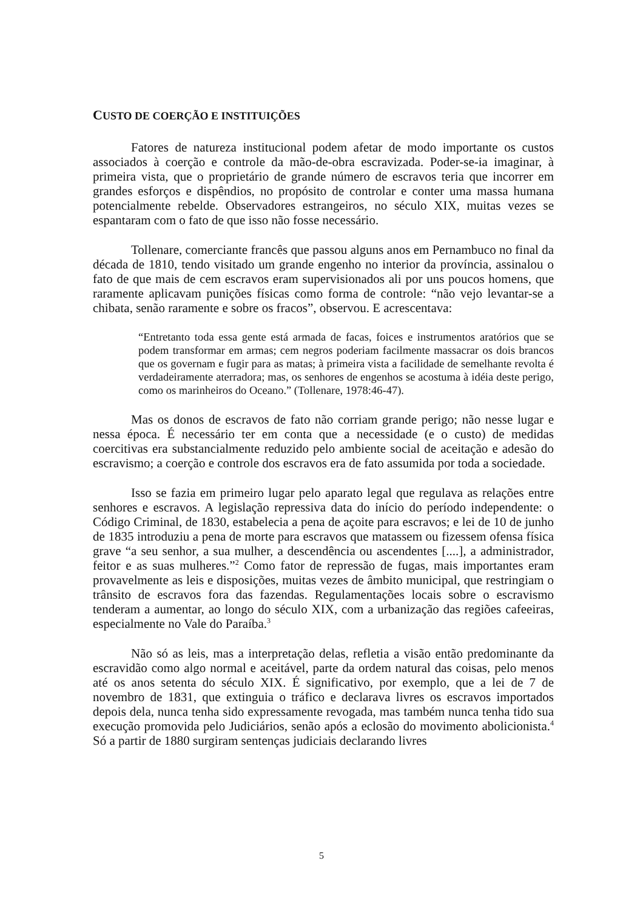CUSTO DE COERÇÃO E INSTITUIÇÕES
Fatores de natureza institucional podem afetar de modo importante os custos associados à coerção e controle da mão-de-obra escravizada. Poder-se-ia imaginar, à primeira vista, que o proprietário de grande número de escravos teria que incorrer em grandes esforços e dispêndios, no propósito de controlar e conter uma massa humana potencialmente rebelde. Observadores estrangeiros, no século XIX, muitas vezes se espantaram com o fato de que isso não fosse necessário.
Tollenare, comerciante francês que passou alguns anos em Pernambuco no final da década de 1810, tendo visitado um grande engenho no interior da província, assinalou o fato de que mais de cem escravos eram supervisionados ali por uns poucos homens, que raramente aplicavam punições físicas como forma de controle: “não vejo levantar-se a chibata, senão raramente e sobre os fracos”, observou. E acrescentava:
“Entretanto toda essa gente está armada de facas, foices e instrumentos aratórios que se podem transformar em armas; cem negros poderiam facilmente massacrar os dois brancos que os governam e fugir para as matas; à primeira vista a facilidade de semelhante revolta é verdadeiramente aterradora; mas, os senhores de engenhos se acostuma à idéia deste perigo, como os marinheiros do Oceano.” (Tollenare, 1978:46-47).
Mas os donos de escravos de fato não corriam grande perigo; não nesse lugar e nessa época. É necessário ter em conta que a necessidade (e o custo) de medidas coercitivas era substancialmente reduzido pelo ambiente social de aceitação e adesão do escravismo; a coerção e controle dos escravos era de fato assumida por toda a sociedade.
Isso se fazia em primeiro lugar pelo aparato legal que regulava as relações entre senhores e escravos. A legislação repressiva data do início do período independente: o Código Criminal, de 1830, estabelecia a pena de açoite para escravos; e lei de 10 de junho de 1835 introduziu a pena de morte para escravos que matassem ou fizessem ofensa física grave “a seu senhor, a sua mulher, a descendência ou ascendentes [....], a administrador, feitor e as suas mulheres.”<sup>2</sup> Como fator de repressão de fugas, mais importantes eram provavelmente as leis e disposições, muitas vezes de âmbito municipal, que restringiam o trânsito de escravos fora das fazendas. Regulamentações locais sobre o escravismo tenderam a aumentar, ao longo do século XIX, com a urbanização das regiões cafeeiras, especialmente no Vale do Paraíba.<sup>3</sup>
Não só as leis, mas a interpretação delas, refletia a visão então predominante da escravidão como algo normal e aceitável, parte da ordem natural das coisas, pelo menos até os anos setenta do século XIX. É significativo, por exemplo, que a lei de 7 de novembro de 1831, que extinguia o tráfico e declarava livres os escravos importados depois dela, nunca tenha sido expressamente revogada, mas também nunca tenha tido sua execução promovida pelo Judiciários, senão após a eclosão do movimento abolicionista.<sup>4</sup> Só a partir de 1880 surgiram sentenças judiciais declarando livres
5